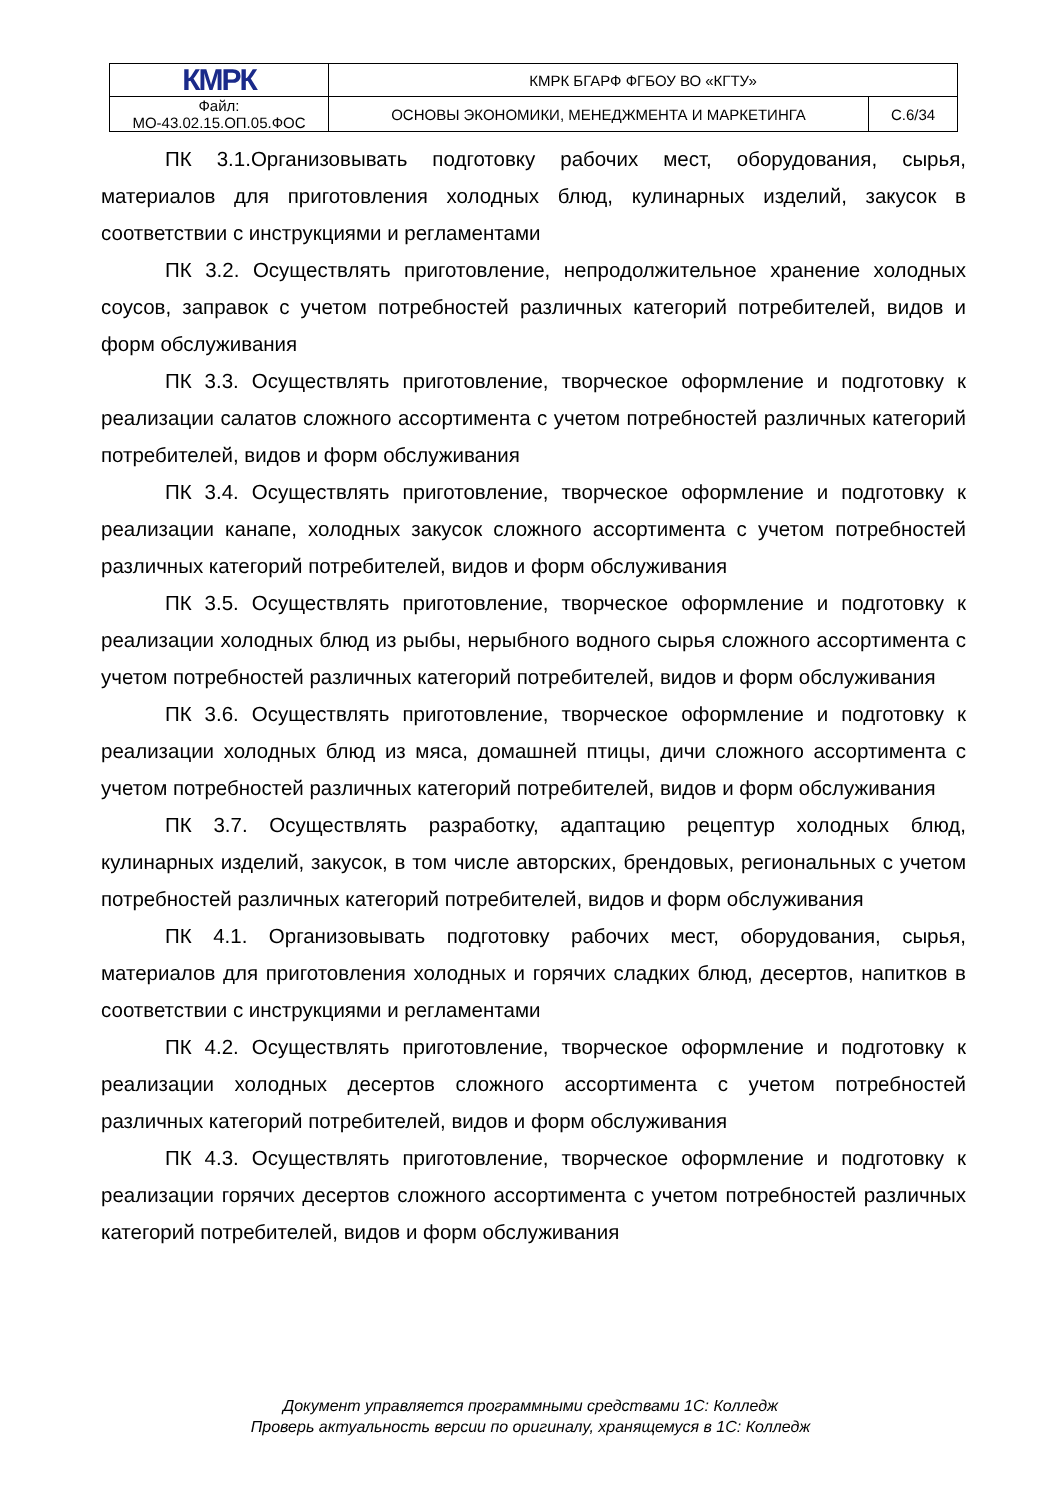| КМРК | КМРК БГАРФ ФГБОУ ВО «КГТУ» | |
| Файл: МО-43.02.15.ОП.05.ФОС | ОСНОВЫ ЭКОНОМИКИ, МЕНЕДЖМЕНТА И МАРКЕТИНГА | С.6/34 |
ПК 3.1.Организовывать подготовку рабочих мест, оборудования, сырья, материалов для приготовления холодных блюд, кулинарных изделий, закусок в соответствии с инструкциями и регламентами
ПК 3.2. Осуществлять приготовление, непродолжительное хранение холодных соусов, заправок с учетом потребностей различных категорий потребителей, видов и форм обслуживания
ПК 3.3. Осуществлять приготовление, творческое оформление и подготовку к реализации салатов сложного ассортимента с учетом потребностей различных категорий потребителей, видов и форм обслуживания
ПК 3.4. Осуществлять приготовление, творческое оформление и подготовку к реализации канапе, холодных закусок сложного ассортимента с учетом потребностей различных категорий потребителей, видов и форм обслуживания
ПК 3.5. Осуществлять приготовление, творческое оформление и подготовку к реализации холодных блюд из рыбы, нерыбного водного сырья сложного ассортимента с учетом потребностей различных категорий потребителей, видов и форм обслуживания
ПК 3.6. Осуществлять приготовление, творческое оформление и подготовку к реализации холодных блюд из мяса, домашней птицы, дичи сложного ассортимента с учетом потребностей различных категорий потребителей, видов и форм обслуживания
ПК 3.7. Осуществлять разработку, адаптацию рецептур холодных блюд, кулинарных изделий, закусок, в том числе авторских, брендовых, региональных с учетом потребностей различных категорий потребителей, видов и форм обслуживания
ПК 4.1. Организовывать подготовку рабочих мест, оборудования, сырья, материалов для приготовления холодных и горячих сладких блюд, десертов, напитков в соответствии с инструкциями и регламентами
ПК 4.2. Осуществлять приготовление, творческое оформление и подготовку к реализации холодных десертов сложного ассортимента с учетом потребностей различных категорий потребителей, видов и форм обслуживания
ПК 4.3. Осуществлять приготовление, творческое оформление и подготовку к реализации горячих десертов сложного ассортимента с учетом потребностей различных категорий потребителей, видов и форм обслуживания
Документ управляется программными средствами 1С: Колледж
Проверь актуальность версии по оригиналу, хранящемуся в 1С: Колледж